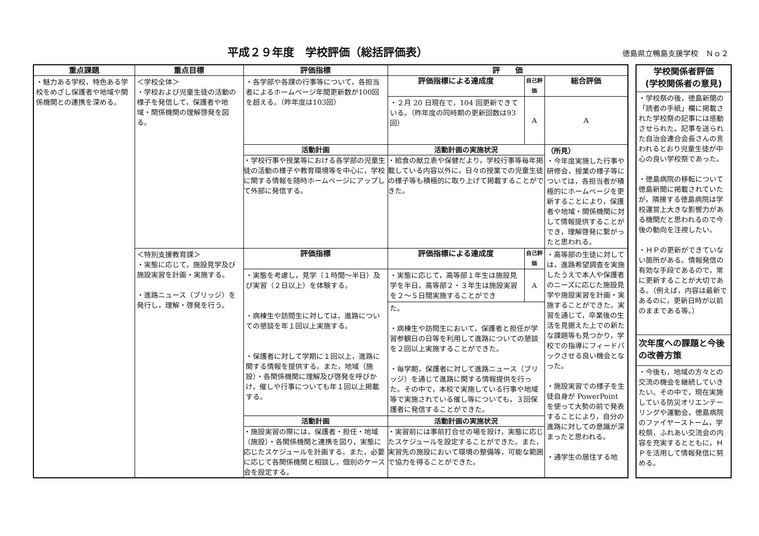平成２９年度　学校評価（総括評価表）
徳島県立鴨島支援学校　Ｎｏ２
| 重点課題 | 重点目標 | 評価指標 | 評 価 | | |
| --- | --- | --- | --- | --- | --- |
| ・魅力ある学校，特色ある学校をめざし保護者や地域や関係機関との連携を深める。 | ＜学校全体＞ ・学校および児童生徒の活動の様子を発信して，保護者や地域・関係機関の理解啓発を図る。 | ・各学部や各課の行事等について，各担当者によるホームページ年間更新数が100回を超える。（昨年度は103回） | 評価指標による達成度 | 自己評価 | 総合評価 |
| | | | ・２月 20 日現在で，104 回更新できている。（昨年度の同時期の更新回数は93回） | A | A |
| | | 活動計画 ・学校行事や授業等における各学部の児童生徒の活動の様子や教育環境等を中心に，学校に関する情報を随時ホームページにアップして外部に発信する。 | 活動計画の実施状況 ・給食の献立表や保健だより，学校行事等毎年掲載している内容以外に，日々の授業での児童生徒の様子等も積極的に取り上げて掲載することができた。 | | （所見） ・今年度実施した行事や研修会，授業の様子等については，各担当者が積極的にホームページを更新することにより，保護者や地域・関係機関に対して情報提供することができ，理解啓発に繋がったと思われる。 |
| | ＜特別支援教育課＞ ・実態に応じて，施設見学及び施設実習を計画・実施する。 ・進路ニュース（ブリッジ）を発行し，理解・啓発を行う。 | 評価指標 | 評価指標による達成度 | 自己評価 | ・高等部の生徒に対しては，進路希望調査を実施したうえで本人や保護者のニーズに応じた施設見学や施設実習を計画・実施することができた。実習を通じて，卒業後の生活を見据えた上での新たな課題等も見つかり，学校での指導にフィードバックさせる良い機会となった。 ・施設実習での様子を生徒自身が PowerPoint を使って大勢の前で発表することにより，自分の進路に対しての意識が深まったと思われる。 ・通学生の居住する地 |
| | | ・実態を考慮し，見学（１時間～半日）及び実習（２日以上）を体験する。 ・病棟生や訪問生に対しては，進路についての懇談を年１回以上実施する。 ・保護者に対して学期に１回以上，進路に関する情報を提供する。また，地域（施設）・各関係機関に理解及び啓発を呼びかけ，催しや行事についても年１回以上掲載する。 | ・実態に応じて，高等部１年生は施設見学を半日，高等部２・３年生は施設実習を２～５日間実施することができ | A | |
| | | | た。 ・病棟生や訪問生において，保護者と担任が学習参観日の日等を利用して進路についての懇談を２回以上実施することができた。 ・毎学期，保護者に対して進路ニュース（ブリッジ）を通じて進路に関する情報提供を行った。その中で，本校で実施している行事や地域等で実施されている催し等についても，３回保護者に発信することができた。 | | |
| | | 活動計画 ・施設実習の際には，保護者・担任・地域（施設）・各関係機関と連携を図り，実態に応じたスケジュールを計画する。また，必要に応じて各関係機関と相談し，個別のケース会を設定する。 | 活動計画の実施状況 ・実習前には事前打合せの場を設け，実態に応じたスケジュールを設定することができた。また，実習先の施設において環境の整備等，可能な範囲で協力を得ることができた。 | | |
| 学校関係者評価 (学校関係者の意見) |
| --- |
| ・学校祭の後，徳島新聞の「読者の手紙」欄に掲載された学校祭の記事には感動させられた。記事を送られた自治会連合会長さんの言われるとおり児童生徒が中心の良い学校祭であった。 ・徳島病院の移転について徳島新聞に掲載されていたが，隣接する徳島病院は学校運営上大きな影響力がある機関だと思われるので今後の動向を注視したい。 ・ＨＰの更新ができていない箇所がある。情報発信の有効な手段であるので，常に更新することが大切である。（例えば，内容は最新であるのに，更新日時が以前のままである等。） |
| 次年度への課題と今後の改善方策 |
| ・今後も，地域の方々との交流の機会を継続していきたい。その中で，現在実施している防災オリエンテーリングや運動会，徳島病院のファイヤーストーム，学校祭，ふれあい交流会の内容を充実するとともに，ＨＰを活用して情報発信に努める。 |